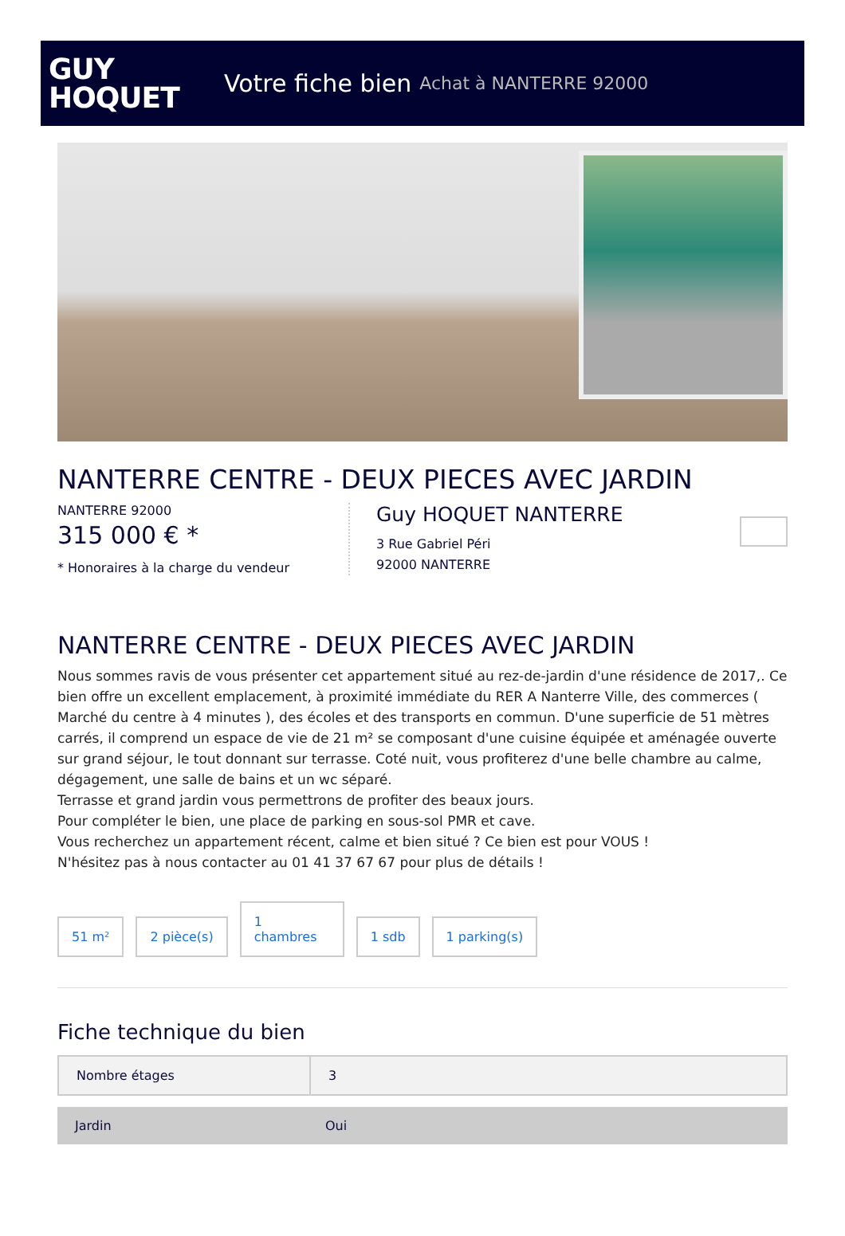GUY
HOQUET
Votre fiche bien Achat à NANTERRE 92000
NANTERRE CENTRE - DEUX PIECES AVEC JARDIN
NANTERRE 92000
315 000 € *
* Honoraires à la charge du vendeur
Guy HOQUET NANTERRE
3 Rue Gabriel Péri
92000 NANTERRE
NANTERRE CENTRE - DEUX PIECES AVEC JARDIN
Nous sommes ravis de vous présenter cet appartement situé au rez-de-jardin d'une résidence de 2017,. Ce bien offre un excellent emplacement, à proximité immédiate du RER A Nanterre Ville, des commerces ( Marché du centre à 4 minutes ), des écoles et des transports en commun. D'une superficie de 51 mètres carrés, il comprend un espace de vie de 21 m² se composant d'une cuisine équipée et aménagée ouverte sur grand séjour, le tout donnant sur terrasse. Coté nuit, vous profiterez d'une belle chambre au calme, dégagement, une salle de bains et un wc séparé.
Terrasse et grand jardin vous permettrons de profiter des beaux jours.
Pour compléter le bien, une place de parking en sous-sol PMR et cave.
Vous recherchez un appartement récent, calme et bien situé ? Ce bien est pour VOUS !
N'hésitez pas à nous contacter au 01 41 37 67 67 pour plus de détails !
51 m²
2 pièce(s)
1
chambres
1 sdb
1 parking(s)
Fiche technique du bien
| Nombre étages | 3 |
| Jardin | Oui |